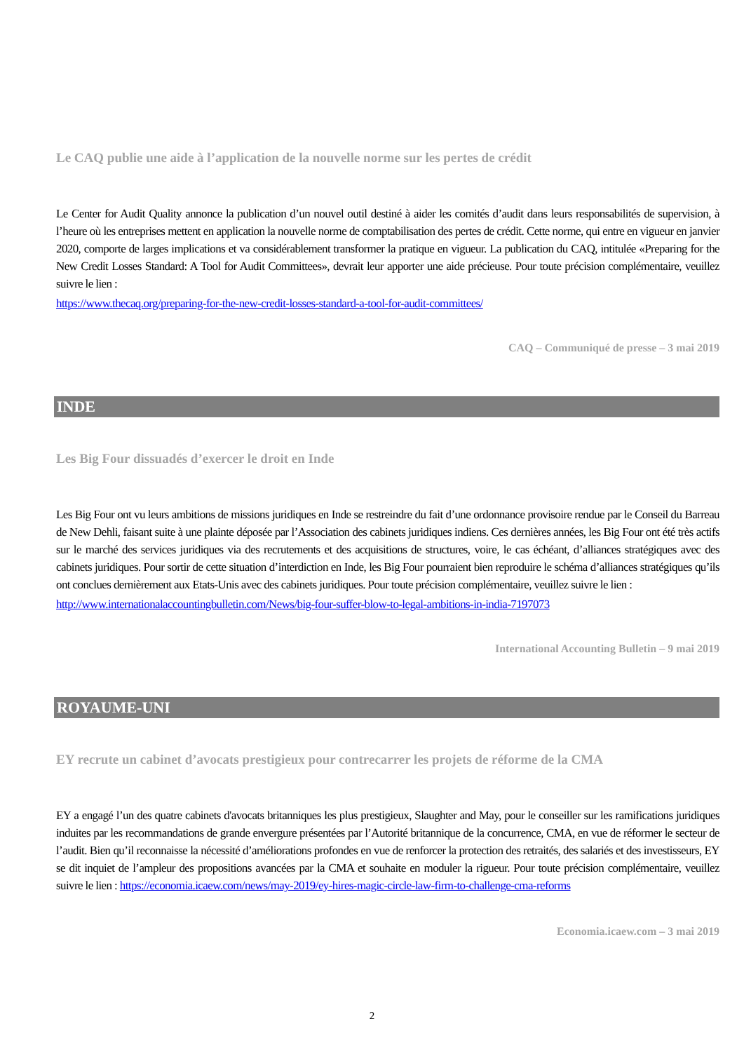Le CAQ publie une aide à l’application de la nouvelle norme sur les pertes de crédit
Le Center for Audit Quality annonce la publication d’un nouvel outil destiné à aider les comités d’audit dans leurs responsabilités de supervision, à l’heure où les entreprises mettent en application la nouvelle norme de comptabilisation des pertes de crédit. Cette norme, qui entre en vigueur en janvier 2020, comporte de larges implications et va considérablement transformer la pratique en vigueur. La publication du CAQ, intitulée «Preparing for the New Credit Losses Standard: A Tool for Audit Committees», devrait leur apporter une aide précieuse. Pour toute précision complémentaire, veuillez suivre le lien :
https://www.thecaq.org/preparing-for-the-new-credit-losses-standard-a-tool-for-audit-committees/
CAQ – Communiqué de presse – 3 mai 2019
INDE
Les Big Four dissuadés d’exercer le droit en Inde
Les Big Four ont vu leurs ambitions de missions juridiques en Inde se restreindre du fait d’une ordonnance provisoire rendue par le Conseil du Barreau de New Dehli, faisant suite à une plainte déposée par l’Association des cabinets juridiques indiens. Ces dernières années, les Big Four ont été très actifs sur le marché des services juridiques via des recrutements et des acquisitions de structures, voire, le cas échéant, d’alliances stratégiques avec des cabinets juridiques. Pour sortir de cette situation d’interdiction en Inde, les Big Four pourraient bien reproduire le schéma d’alliances stratégiques qu’ils ont conclues dernièrement aux Etats-Unis avec des cabinets juridiques. Pour toute précision complémentaire, veuillez suivre le lien :
http://www.internationalaccountingbulletin.com/News/big-four-suffer-blow-to-legal-ambitions-in-india-7197073
International Accounting Bulletin – 9 mai 2019
ROYAUME-UNI
EY recrute un cabinet d’avocats prestigieux pour contrecarrer les projets de réforme de la CMA
EY a engagé l’un des quatre cabinets d'avocats britanniques les plus prestigieux, Slaughter and May, pour le conseiller sur les ramifications juridiques induites par les recommandations de grande envergure présentées par l’Autorité britannique de la concurrence, CMA, en vue de réformer le secteur de l’audit. Bien qu’il reconnaisse la nécessité d’améliorations profondes en vue de renforcer la protection des retraités, des salariés et des investisseurs, EY se dit inquiet de l’ampleur des propositions avancées par la CMA et souhaite en moduler la rigueur. Pour toute précision complémentaire, veuillez suivre le lien : https://economia.icaew.com/news/may-2019/ey-hires-magic-circle-law-firm-to-challenge-cma-reforms
Economia.icaew.com – 3 mai 2019
2